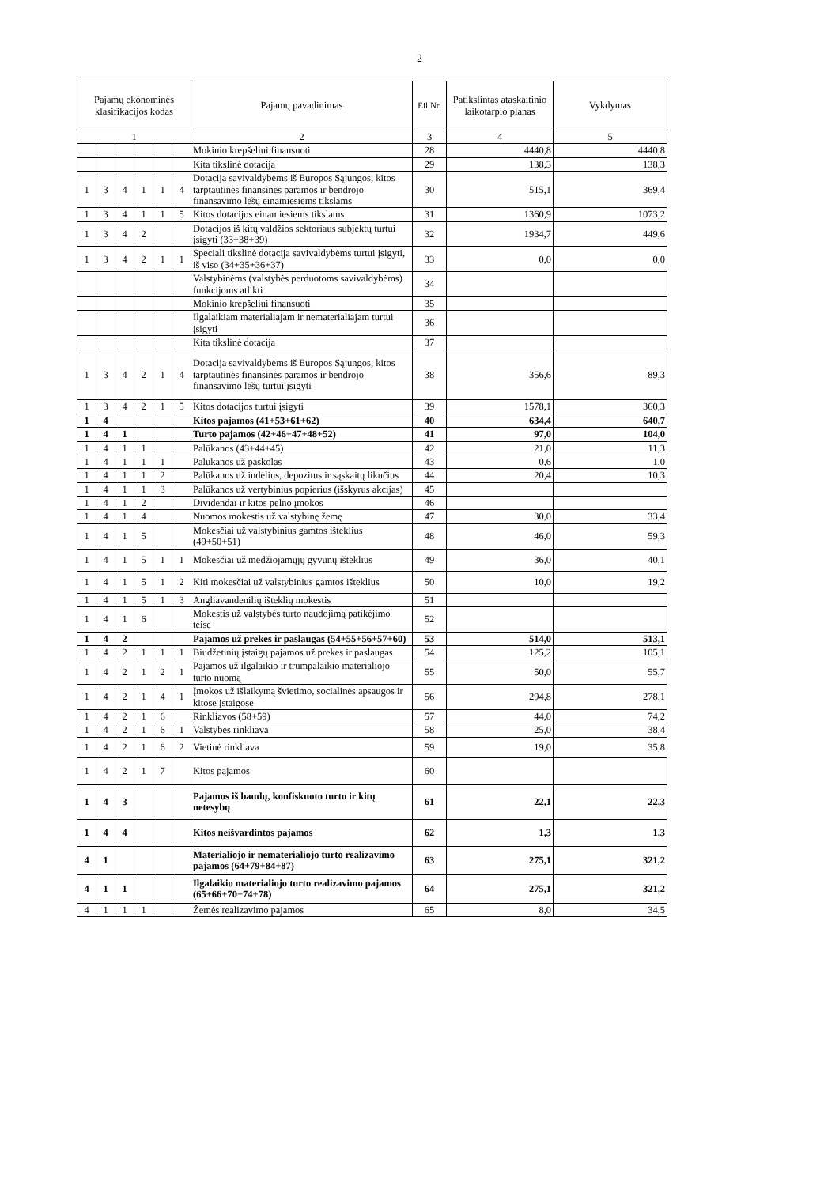2
| Pajamų ekonominės klasifikacijos kodas | | | | | | Pajamų pavadinimas | Eil.Nr. | Patikslintas ataskaitinio laikotarpio planas | Vykdymas |
| --- | --- | --- | --- | --- | --- | --- | --- | --- | --- |
| 1 | | | | | | 2 | 3 | 4 | 5 |
| | | | | | | Mokinio krepšeliui finansuoti | 28 | 4440,8 | 4440,8 |
| | | | | | | Kita tikslinė dotacija | 29 | 138,3 | 138,3 |
| 1 | 3 | 4 | 1 | 1 | 4 | Dotacija savivaldybėms iš Europos Sąjungos, kitos tarptautinės finansinės paramos ir bendrojo finansavimo lėšų einamiesiems tikslams | 30 | 515,1 | 369,4 |
| 1 | 3 | 4 | 1 | 1 | 5 | Kitos dotacijos einamiesiems tikslams | 31 | 1360,9 | 1073,2 |
| 1 | 3 | 4 | 2 | | | Dotacijos iš kitų valdžios sektoriaus subjektų turtui įsigyti (33+38+39) | 32 | 1934,7 | 449,6 |
| 1 | 3 | 4 | 2 | 1 | 1 | Speciali tikslinė dotacija savivaldybėms turtui įsigyti, iš viso (34+35+36+37) | 33 | 0,0 | 0,0 |
| | | | | | | Valstybinėms (valstybės perduotoms savivaldybėms) funkcijoms atlikti | 34 | | |
| | | | | | | Mokinio krepšeliui finansuoti | 35 | | |
| | | | | | | Ilgalaikiam materialiajam ir nematerialiajam turtui įsigyti | 36 | | |
| | | | | | | Kita tikslinė dotacija | 37 | | |
| 1 | 3 | 4 | 2 | 1 | 4 | Dotacija savivaldybėms iš Europos Sąjungos, kitos tarptautinės finansinės paramos ir bendrojo finansavimo lėšų turtui įsigyti | 38 | 356,6 | 89,3 |
| 1 | 3 | 4 | 2 | 1 | 5 | Kitos dotacijos turtui įsigyti | 39 | 1578,1 | 360,3 |
| 1 | 4 | | | | | Kitos pajamos (41+53+61+62) | 40 | 634,4 | 640,7 |
| 1 | 4 | 1 | | | | Turto pajamos (42+46+47+48+52) | 41 | 97,0 | 104,0 |
| 1 | 4 | 1 | 1 | | | Palūkanos (43+44+45) | 42 | 21,0 | 11,3 |
| 1 | 4 | 1 | 1 | 1 | | Palūkanos už paskolas | 43 | 0,6 | 1,0 |
| 1 | 4 | 1 | 1 | 2 | | Palūkanos už indėlius, depozitus ir sąskaitų likučius | 44 | 20,4 | 10,3 |
| 1 | 4 | 1 | 1 | 3 | | Palūkanos už vertybinius popierius (išskyrus akcijas) | 45 | | |
| 1 | 4 | 1 | 2 | | | Dividendai ir kitos pelno įmokos | 46 | | |
| 1 | 4 | 1 | 4 | | | Nuomos mokestis už valstybinę žemę | 47 | 30,0 | 33,4 |
| 1 | 4 | 1 | 5 | | | Mokesčiai už valstybinius gamtos išteklius (49+50+51) | 48 | 46,0 | 59,3 |
| 1 | 4 | 1 | 5 | 1 | 1 | Mokesčiai už medžiojamųjų gyvūnų išteklius | 49 | 36,0 | 40,1 |
| 1 | 4 | 1 | 5 | 1 | 2 | Kiti mokesčiai už valstybinius gamtos išteklius | 50 | 10,0 | 19,2 |
| 1 | 4 | 1 | 5 | 1 | 3 | Angliavandenilių išteklių mokestis | 51 | | |
| 1 | 4 | 1 | 6 | | | Mokestis už valstybės turto naudojimą patikėjimo teise | 52 | | |
| 1 | 4 | 2 | | | | Pajamos už prekes ir paslaugas (54+55+56+57+60) | 53 | 514,0 | 513,1 |
| 1 | 4 | 2 | 1 | 1 | 1 | Biudžetinių įstaigų pajamos už prekes ir paslaugas | 54 | 125,2 | 105,1 |
| 1 | 4 | 2 | 1 | 2 | 1 | Pajamos už ilgalaikio ir trumpalaikio materialiojo turto nuomą | 55 | 50,0 | 55,7 |
| 1 | 4 | 2 | 1 | 4 | 1 | Įmokos už išlaikymą švietimo, socialinės apsaugos ir kitose įstaigose | 56 | 294,8 | 278,1 |
| 1 | 4 | 2 | 1 | 6 | | Rinkliavos (58+59) | 57 | 44,0 | 74,2 |
| 1 | 4 | 2 | 1 | 6 | 1 | Valstybės rinkliava | 58 | 25,0 | 38,4 |
| 1 | 4 | 2 | 1 | 6 | 2 | Vietinė rinkliava | 59 | 19,0 | 35,8 |
| 1 | 4 | 2 | 1 | 7 | | Kitos pajamos | 60 | | |
| 1 | 4 | 3 | | | | Pajamos iš baudų, konfiskuoto turto ir kitų netesybų | 61 | 22,1 | 22,3 |
| 1 | 4 | 4 | | | | Kitos neišvardintos pajamos | 62 | 1,3 | 1,3 |
| 4 | 1 | | | | | Materialiojo ir nematerialiojo turto realizavimo pajamos (64+79+84+87) | 63 | 275,1 | 321,2 |
| 4 | 1 | 1 | | | | Ilgalaikio materialiojo turto realizavimo pajamos (65+66+70+74+78) | 64 | 275,1 | 321,2 |
| 4 | 1 | 1 | 1 | | | Žemės realizavimo pajamos | 65 | 8,0 | 34,5 |